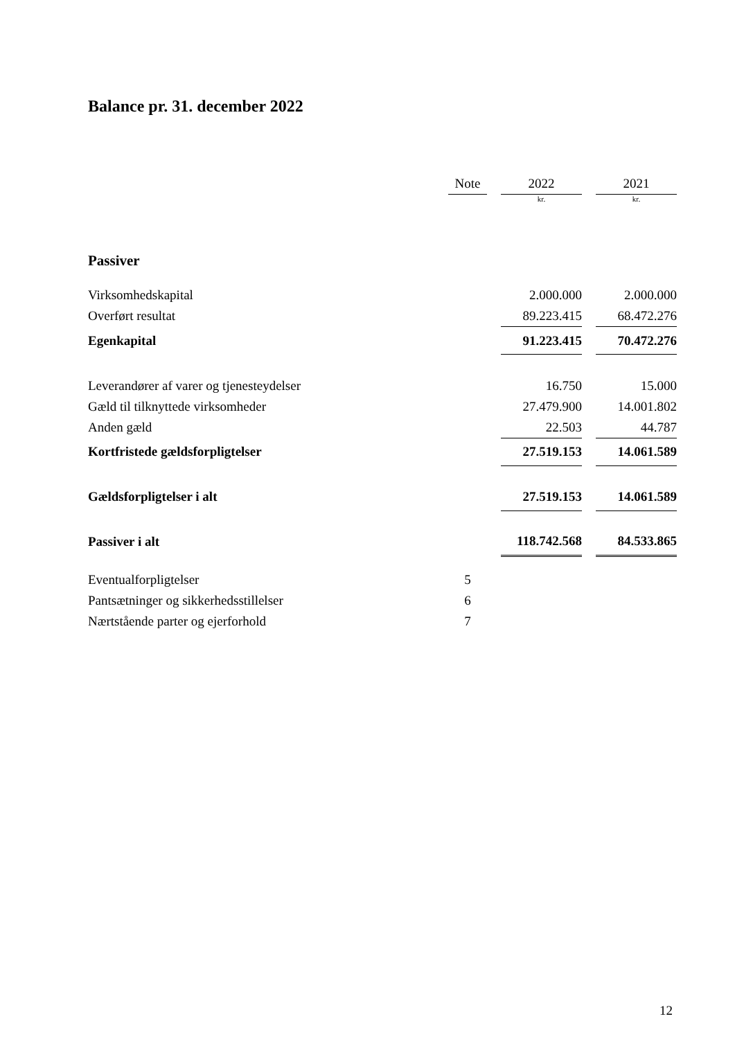Balance pr. 31. december 2022
| | Note | | 2022 | | 2021 |
| --- | --- | --- | --- | --- | --- |
| | | | kr. | | kr. |
| Passiver | | | | | |
| Virksomhedskapital | | | 2.000.000 | | 2.000.000 |
| Overført resultat | | | 89.223.415 | | 68.472.276 |
| Egenkapital | | | 91.223.415 | | 70.472.276 |
| Leverandører af varer og tjenesteydelser | | | 16.750 | | 15.000 |
| Gæld til tilknyttede virksomheder | | | 27.479.900 | | 14.001.802 |
| Anden gæld | | | 22.503 | | 44.787 |
| Kortfristede gældsforpligtelser | | | 27.519.153 | | 14.061.589 |
| Gældsforpligtelser i alt | | | 27.519.153 | | 14.061.589 |
| Passiver i alt | | | 118.742.568 | | 84.533.865 |
| Eventualforpligtelser | 5 | | | | |
| Pantsætninger og sikkerhedsstillelser | 6 | | | | |
| Nærtstående parter og ejerforhold | 7 | | | | |
12